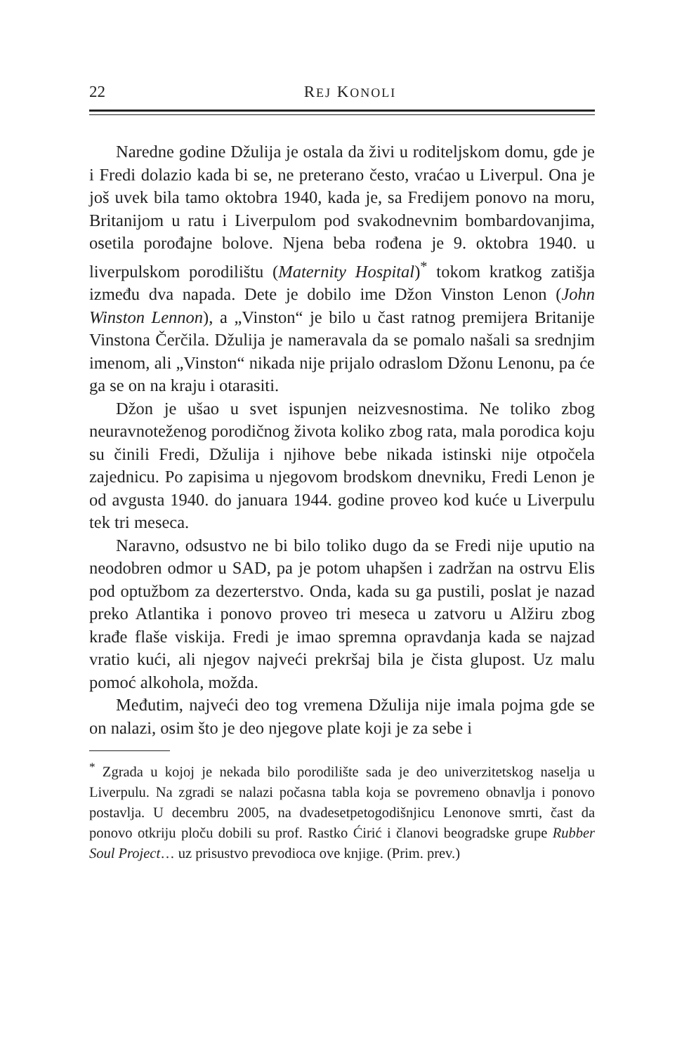22
REJ KONOLI
Naredne godine Džulija je ostala da živi u roditeljskom domu, gde je i Fredi dolazio kada bi se, ne preterano često, vraćao u Liverpul. Ona je još uvek bila tamo oktobra 1940, kada je, sa Fredijem ponovo na moru, Britanijom u ratu i Liverpulom pod svakodnevnim bombardovanjima, osetila porođajne bolove. Njena beba rođena je 9. oktobra 1940. u liverpulskom porodilištu (Maternity Hospital)<sup>*</sup> tokom kratkog zatišja između dva napada. Dete je dobilo ime Džon Vinston Lenon (John Winston Lennon), a „Vinston“ je bilo u čast ratnog premijera Britanije Vinstona Čerčila. Džulija je nameravala da se pomalo našali sa srednjim imenom, ali „Vinston“ nikada nije prijalo odraslom Džonu Lenonu, pa će ga se on na kraju i otarasiti.
Džon je ušao u svet ispunjen neizvesnostima. Ne toliko zbog neuravnoteženog porodičnog života koliko zbog rata, mala porodica koju su činili Fredi, Džulija i njihove bebe nikada istinski nije otpočela zajednicu. Po zapisima u njegovom brodskom dnevniku, Fredi Lenon je od avgusta 1940. do januara 1944. godine proveo kod kuće u Liverpulu tek tri meseca.
Naravno, odsustvo ne bi bilo toliko dugo da se Fredi nije uputio na neodobren odmor u SAD, pa je potom uhapšen i zadržan na ostrvu Elis pod optužbom za dezerterstvo. Onda, kada su ga pustili, poslat je nazad preko Atlantika i ponovo proveo tri meseca u zatvoru u Alžiru zbog krađe flaše viskija. Fredi je imao spremna opravdanja kada se najzad vratio kući, ali njegov najveći prekršaj bila je čista glupost. Uz malu pomoć alkohola, možda.
Međutim, najveći deo tog vremena Džulija nije imala pojma gde se on nalazi, osim što je deo njegove plate koji je za sebe i
<sup>*</sup> Zgrada u kojoj je nekada bilo porodilište sada je deo univerzitetskog naselja u Liverpulu. Na zgradi se nalazi počasna tabla koja se povremeno obnavlja i ponovo postavlja. U decembru 2005, na dvadesetpetogodišnjicu Lenonove smrti, čast da ponovo otkriju ploču dobili su prof. Rastko Ćirić i članovi beogradske grupe Rubber Soul Project… uz prisustvo prevodioca ove knjige. (Prim. prev.)